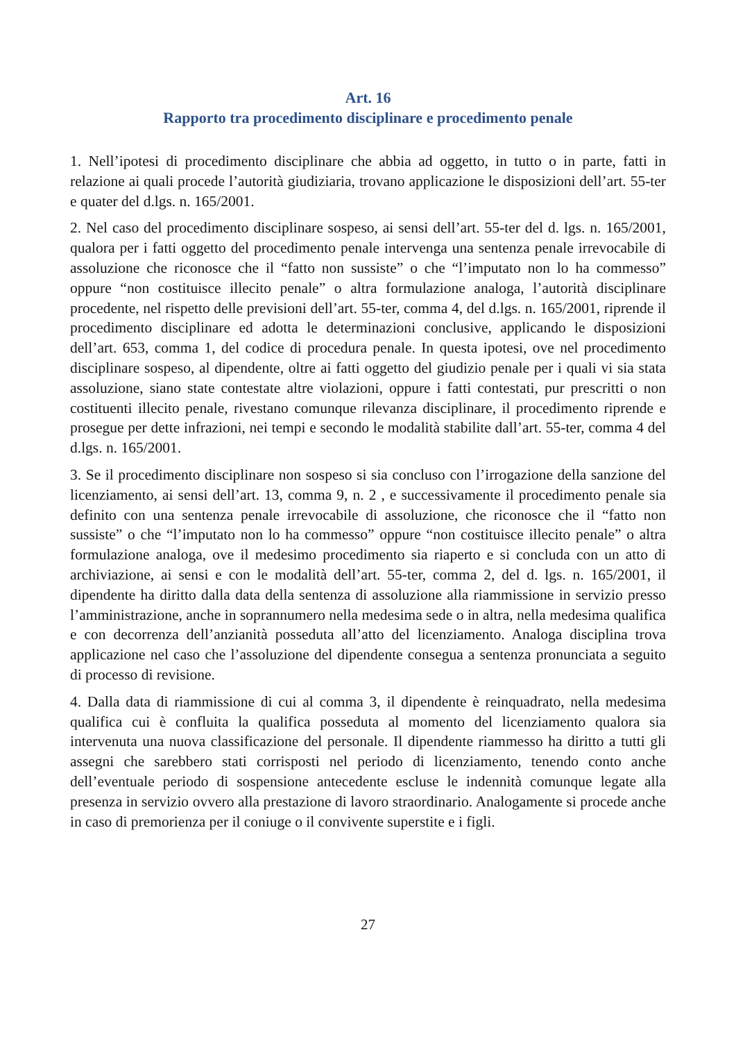Art. 16
Rapporto tra procedimento disciplinare e procedimento penale
1. Nell’ipotesi di procedimento disciplinare che abbia ad oggetto, in tutto o in parte, fatti in relazione ai quali procede l’autorità giudiziaria, trovano applicazione le disposizioni dell’art. 55-ter e quater del d.lgs. n. 165/2001.
2. Nel caso del procedimento disciplinare sospeso, ai sensi dell’art. 55-ter del d. lgs. n. 165/2001, qualora per i fatti oggetto del procedimento penale intervenga una sentenza penale irrevocabile di assoluzione che riconosce che il “fatto non sussiste” o che “l’imputato non lo ha commesso” oppure “non costituisce illecito penale” o altra formulazione analoga, l’autorità disciplinare procedente, nel rispetto delle previsioni dell’art. 55-ter, comma 4, del d.lgs. n. 165/2001, riprende il procedimento disciplinare ed adotta le determinazioni conclusive, applicando le disposizioni dell’art. 653, comma 1, del codice di procedura penale. In questa ipotesi, ove nel procedimento disciplinare sospeso, al dipendente, oltre ai fatti oggetto del giudizio penale per i quali vi sia stata assoluzione, siano state contestate altre violazioni, oppure i fatti contestati, pur prescritti o non costituenti illecito penale, rivestano comunque rilevanza disciplinare, il procedimento riprende e prosegue per dette infrazioni, nei tempi e secondo le modalità stabilite dall’art. 55-ter, comma 4 del d.lgs. n. 165/2001.
3. Se il procedimento disciplinare non sospeso si sia concluso con l’irrogazione della sanzione del licenziamento, ai sensi dell’art. 13, comma 9, n. 2 , e successivamente il procedimento penale sia definito con una sentenza penale irrevocabile di assoluzione, che riconosce che il “fatto non sussiste” o che “l’imputato non lo ha commesso” oppure “non costituisce illecito penale” o altra formulazione analoga, ove il medesimo procedimento sia riaperto e si concluda con un atto di archiviazione, ai sensi e con le modalità dell’art. 55-ter, comma 2, del d. lgs. n. 165/2001, il dipendente ha diritto dalla data della sentenza di assoluzione alla riammissione in servizio presso l’amministrazione, anche in soprannumero nella medesima sede o in altra, nella medesima qualifica e con decorrenza dell’anzianità posseduta all’atto del licenziamento. Analoga disciplina trova applicazione nel caso che l’assoluzione del dipendente consegua a sentenza pronunciata a seguito di processo di revisione.
4. Dalla data di riammissione di cui al comma 3, il dipendente è reinquadrato, nella medesima qualifica cui è confluita la qualifica posseduta al momento del licenziamento qualora sia intervenuta una nuova classificazione del personale. Il dipendente riammesso ha diritto a tutti gli assegni che sarebbero stati corrisposti nel periodo di licenziamento, tenendo conto anche dell’eventuale periodo di sospensione antecedente escluse le indennità comunque legate alla presenza in servizio ovvero alla prestazione di lavoro straordinario. Analogamente si procede anche in caso di premorienza per il coniuge o il convivente superstite e i figli.
27